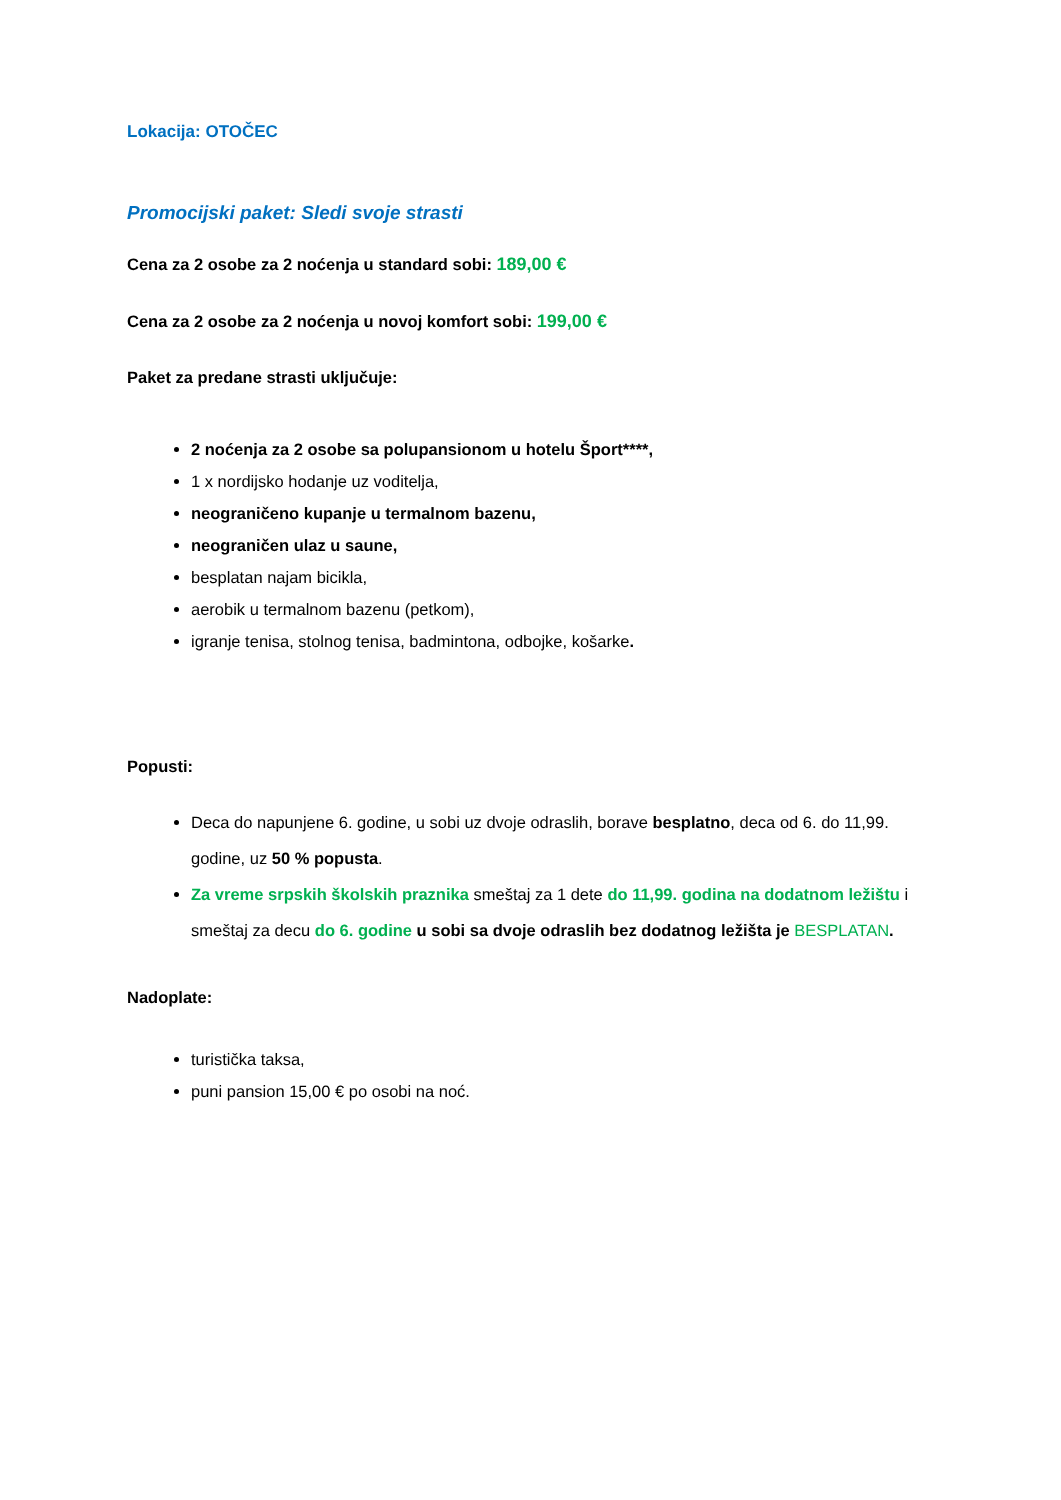Lokacija: OTOČEC
Promocijski paket: Sledi svoje strasti
Cena za 2 osobe za 2 noćenja u standard sobi: 189,00 €
Cena za 2 osobe za 2 noćenja u novoj komfort sobi: 199,00 €
Paket za predane strasti uključuje:
2 noćenja za 2 osobe sa polupansionom u hotelu Šport****,
1 x nordijsko hodanje uz voditelja,
neograničeno kupanje u termalnom bazenu,
neograničen ulaz u saune,
besplatan najam bicikla,
aerobik u termalnom bazenu (petkom),
igranje tenisa, stolnog tenisa, badmintona, odbojke, košarke.
Popusti:
Deca do napunjene 6. godine, u sobi uz dvoje odraslih, borave besplatno, deca od 6. do 11,99. godine, uz 50 % popusta.
Za vreme srpskih školskih praznika smeštaj za 1 dete do 11,99. godina na dodatnom ležištu i smeštaj za decu do 6. godine u sobi sa dvoje odraslih bez dodatnog ležišta je BESPLATAN.
Nadoplate:
turistička taksa,
puni pansion 15,00 € po osobi na noć.